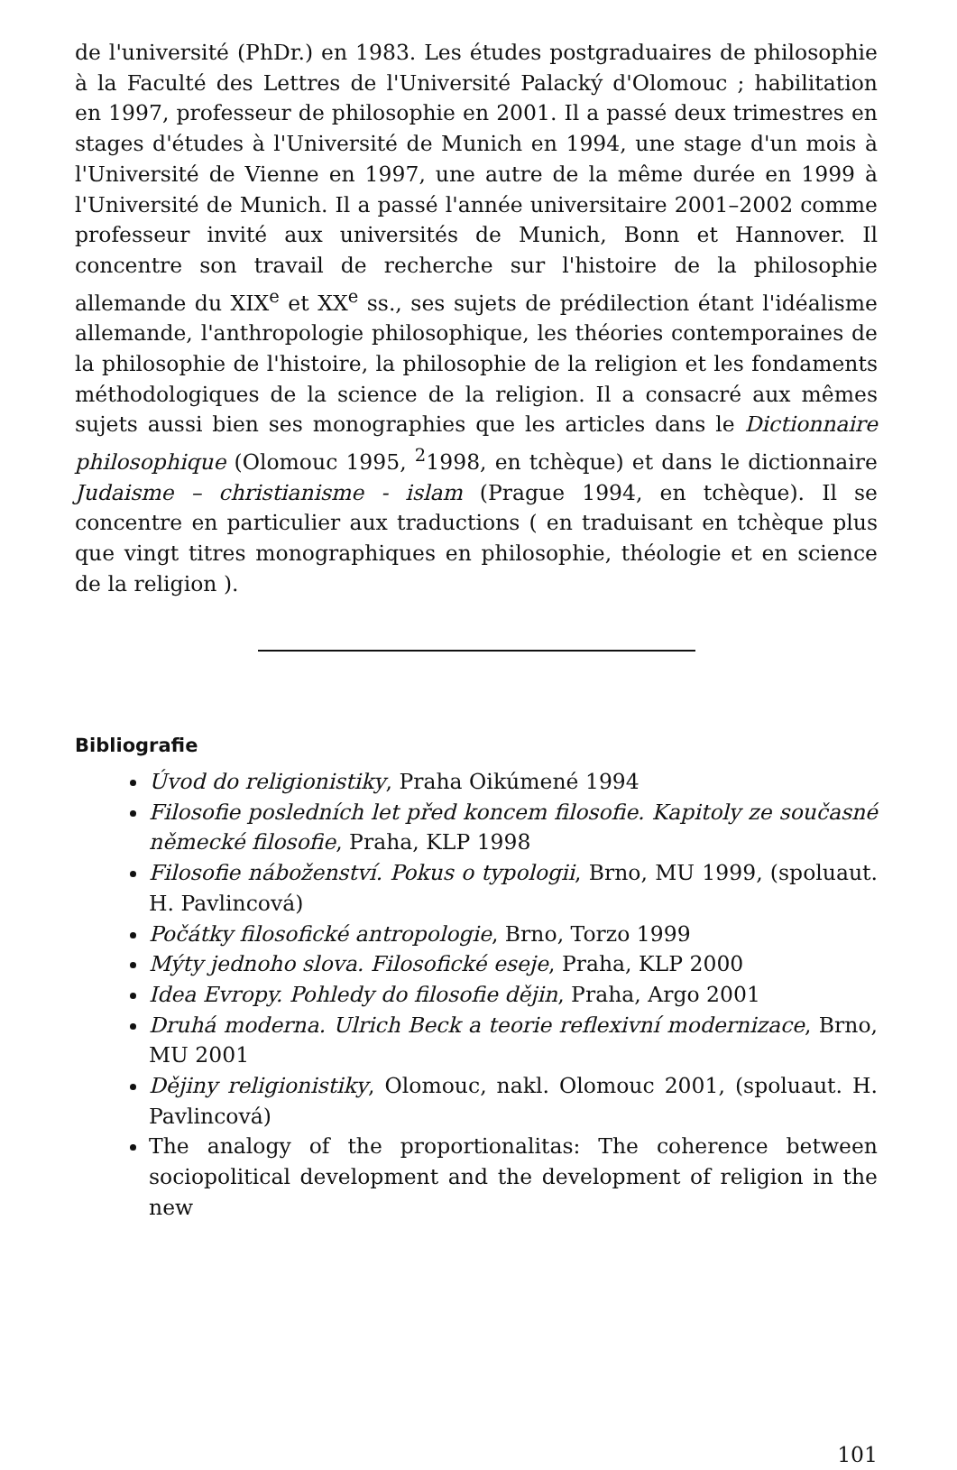de l'université (PhDr.) en 1983. Les études postgraduaires de philosophie à la Faculté des Lettres de l'Université Palacký d'Olomouc ; habilitation en 1997, professeur de philosophie en 2001. Il a passé deux trimestres en stages d'études à l'Université de Munich en 1994, une stage d'un mois à l'Université de Vienne en 1997, une autre de la même durée en 1999 à l'Université de Munich. Il a passé l'année universitaire 2001–2002 comme professeur invité aux universités de Munich, Bonn et Hannover. Il concentre son travail de recherche sur l'histoire de la philosophie allemande du XIX<sup>e</sup> et XX<sup>e</sup> ss., ses sujets de prédilection étant l'idéalisme allemande, l'anthropologie philosophique, les théories contemporaines de la philosophie de l'histoire, la philosophie de la religion et les fondaments méthodologiques de la science de la religion. Il a consacré aux mêmes sujets aussi bien ses monographies que les articles dans le Dictionnaire philosophique (Olomouc 1995, <sup>2</sup>1998, en tchèque) et dans le dictionnaire Judaisme – christianisme - islam (Prague 1994, en tchèque). Il se concentre en particulier aux traductions ( en traduisant en tchèque plus que vingt titres monographiques en philosophie, théologie et en science de la religion ).
Bibliografie
Úvod do religionistiky, Praha Oikúmené 1994
Filosofie posledních let před koncem filosofie. Kapitoly ze současné německé filosofie, Praha, KLP 1998
Filosofie náboženství. Pokus o typologii, Brno, MU 1999, (spoluaut. H. Pavlincová)
Počátky filosofické antropologie, Brno, Torzo 1999
Mýty jednoho slova. Filosofické eseje, Praha, KLP 2000
Idea Evropy. Pohledy do filosofie dějin, Praha, Argo 2001
Druhá moderna. Ulrich Beck a teorie reflexivní modernizace, Brno, MU 2001
Dějiny religionistiky, Olomouc, nakl. Olomouc 2001, (spoluaut. H. Pavlincová)
The analogy of the proportionalitas: The coherence between sociopolitical development and the development of religion in the new
101